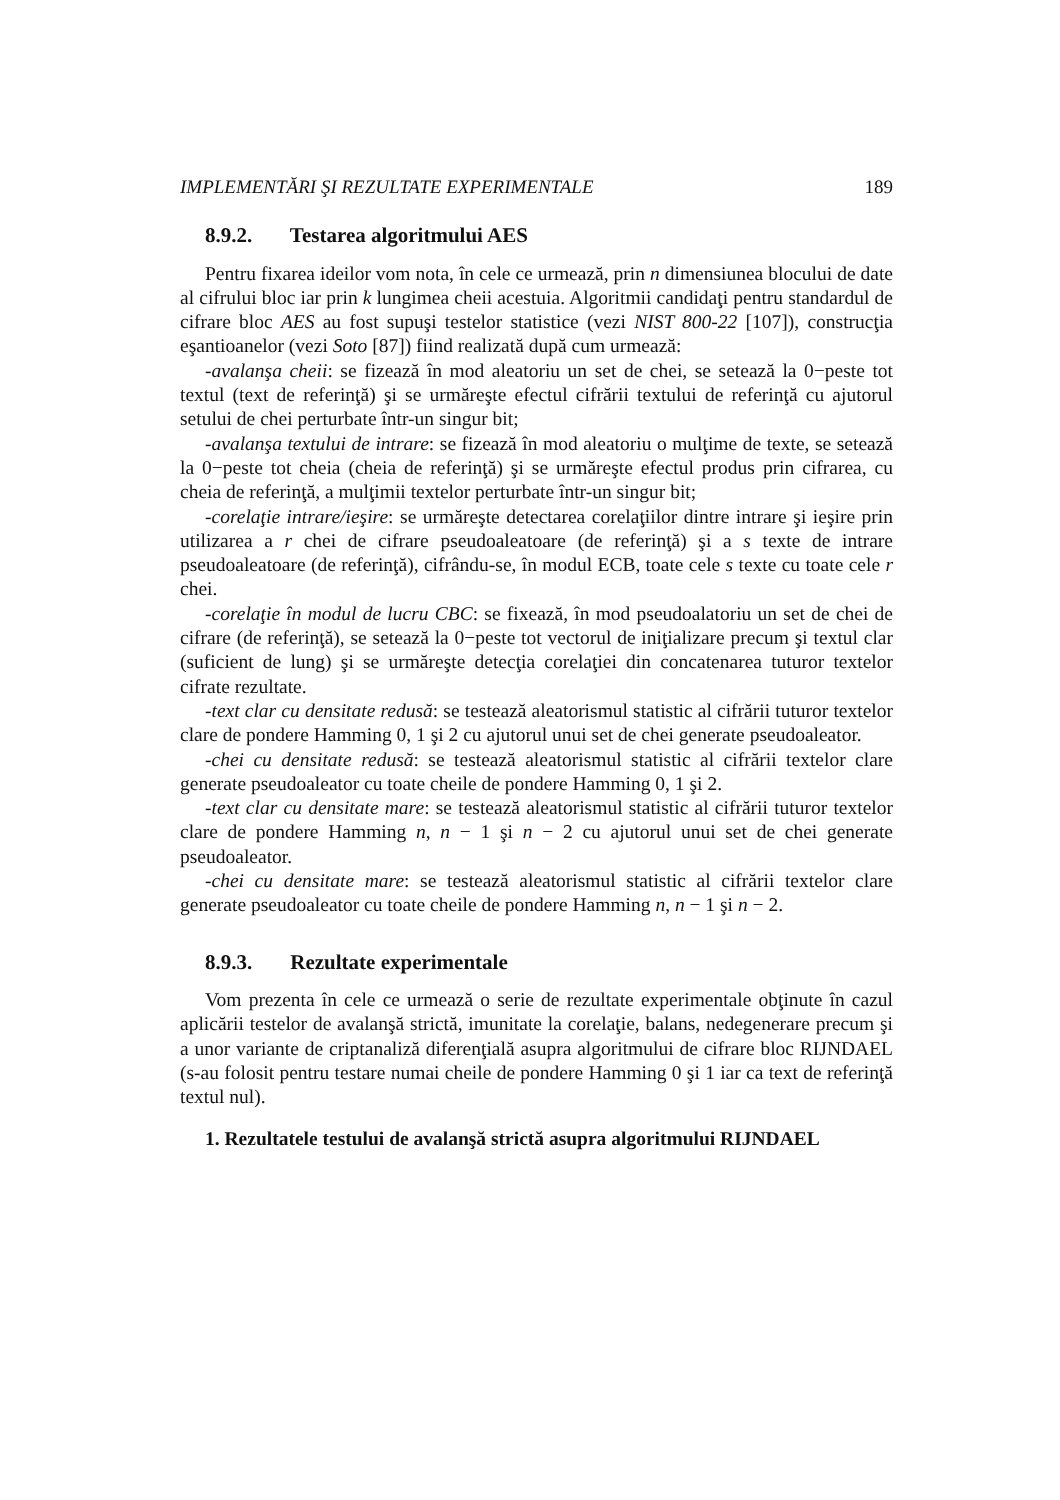IMPLEMENTĂRI ŞI REZULTATE EXPERIMENTALE 189
8.9.2. Testarea algoritmului AES
Pentru fixarea ideilor vom nota, în cele ce urmează, prin n dimensiunea blocului de date al cifrului bloc iar prin k lungimea cheii acestuia. Algoritmii candidaţi pentru standardul de cifrare bloc AES au fost supuşi testelor statistice (vezi NIST 800-22 [107]), construcţia eşantioanelor (vezi Soto [87]) fiind realizată după cum urmează:
-avalanşa cheii: se fizează în mod aleatoriu un set de chei, se setează la 0−peste tot textul (text de referinţă) şi se urmăreşte efectul cifrării textului de referinţă cu ajutorul setului de chei perturbate într-un singur bit;
-avalanşa textului de intrare: se fizează în mod aleatoriu o mulţime de texte, se setează la 0−peste tot cheia (cheia de referinţă) şi se urmăreşte efectul produs prin cifrarea, cu cheia de referinţă, a mulţimii textelor perturbate într-un singur bit;
-corelaţie intrare/ieşire: se urmăreşte detectarea corelaţiilor dintre intrare şi ieşire prin utilizarea a r chei de cifrare pseudoaleatoare (de referinţă) şi a s texte de intrare pseudoaleatoare (de referinţă), cifrându-se, în modul ECB, toate cele s texte cu toate cele r chei.
-corelaţie în modul de lucru CBC: se fixează, în mod pseudoalatoriu un set de chei de cifrare (de referinţă), se setează la 0−peste tot vectorul de iniţializare precum şi textul clar (suficient de lung) şi se urmăreşte detecţia corelaţiei din concatenarea tuturor textelor cifrate rezultate.
-text clar cu densitate redusă: se testează aleatorismul statistic al cifrării tuturor textelor clare de pondere Hamming 0, 1 şi 2 cu ajutorul unui set de chei generate pseudoaleator.
-chei cu densitate redusă: se testează aleatorismul statistic al cifrării textelor clare generate pseudoaleator cu toate cheile de pondere Hamming 0, 1 şi 2.
-text clar cu densitate mare: se testează aleatorismul statistic al cifrării tuturor textelor clare de pondere Hamming n, n − 1 şi n − 2 cu ajutorul unui set de chei generate pseudoaleator.
-chei cu densitate mare: se testează aleatorismul statistic al cifrării textelor clare generate pseudoaleator cu toate cheile de pondere Hamming n, n − 1 şi n − 2.
8.9.3. Rezultate experimentale
Vom prezenta în cele ce urmează o serie de rezultate experimentale obţinute în cazul aplicării testelor de avalanşă strictă, imunitate la corelaţie, balans, nedegenerare precum şi a unor variante de criptanaliză diferenţială asupra algoritmului de cifrare bloc RIJNDAEL (s-au folosit pentru testare numai cheile de pondere Hamming 0 şi 1 iar ca text de referinţă textul nul).
1. Rezultatele testului de avalanşă strictă asupra algoritmului RIJNDAEL